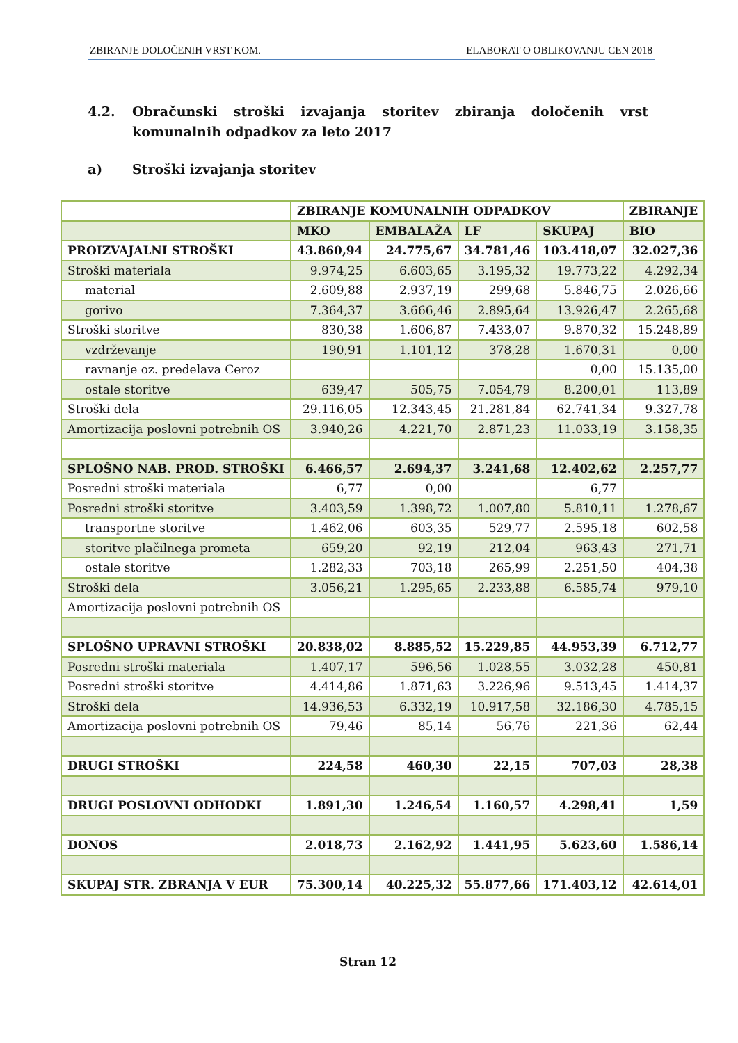ZBIRANJE DOLOČENIH VRST KOM. ELABORAT O OBLIKOVANJU CEN 2018
4.2. Obračunski stroški izvajanja storitev zbiranja določenih vrst komunalnih odpadkov za leto 2017
a) Stroški izvajanja storitev
| | ZBIRANJE KOMUNALNIH ODPADKOV | | | | ZBIRANJE |
| --- | --- | --- | --- | --- | --- |
| | MKO | EMBALAŽA | LF | SKUPAJ | BIO |
| PROIZVAJALNI STROŠKI | 43.860,94 | 24.775,67 | 34.781,46 | 103.418,07 | 32.027,36 |
| Stroški materiala | 9.974,25 | 6.603,65 | 3.195,32 | 19.773,22 | 4.292,34 |
| material | 2.609,88 | 2.937,19 | 299,68 | 5.846,75 | 2.026,66 |
| gorivo | 7.364,37 | 3.666,46 | 2.895,64 | 13.926,47 | 2.265,68 |
| Stroški storitve | 830,38 | 1.606,87 | 7.433,07 | 9.870,32 | 15.248,89 |
| vzdrževanje | 190,91 | 1.101,12 | 378,28 | 1.670,31 | 0,00 |
| ravnanje oz. predelava Ceroz | | | | 0,00 | 15.135,00 |
| ostale storitve | 639,47 | 505,75 | 7.054,79 | 8.200,01 | 113,89 |
| Stroški dela | 29.116,05 | 12.343,45 | 21.281,84 | 62.741,34 | 9.327,78 |
| Amortizacija poslovni potrebnih OS | 3.940,26 | 4.221,70 | 2.871,23 | 11.033,19 | 3.158,35 |
| SPLOŠNO NAB. PROD. STROŠKI | 6.466,57 | 2.694,37 | 3.241,68 | 12.402,62 | 2.257,77 |
| Posredni stroški materiala | 6,77 | 0,00 | | 6,77 | |
| Posredni stroški storitve | 3.403,59 | 1.398,72 | 1.007,80 | 5.810,11 | 1.278,67 |
| transportne storitve | 1.462,06 | 603,35 | 529,77 | 2.595,18 | 602,58 |
| storitve plačilnega prometa | 659,20 | 92,19 | 212,04 | 963,43 | 271,71 |
| ostale storitve | 1.282,33 | 703,18 | 265,99 | 2.251,50 | 404,38 |
| Stroški dela | 3.056,21 | 1.295,65 | 2.233,88 | 6.585,74 | 979,10 |
| Amortizacija poslovni potrebnih OS | | | | | |
| SPLOŠNO UPRAVNI STROŠKI | 20.838,02 | 8.885,52 | 15.229,85 | 44.953,39 | 6.712,77 |
| Posredni stroški materiala | 1.407,17 | 596,56 | 1.028,55 | 3.032,28 | 450,81 |
| Posredni stroški storitve | 4.414,86 | 1.871,63 | 3.226,96 | 9.513,45 | 1.414,37 |
| Stroški dela | 14.936,53 | 6.332,19 | 10.917,58 | 32.186,30 | 4.785,15 |
| Amortizacija poslovni potrebnih OS | 79,46 | 85,14 | 56,76 | 221,36 | 62,44 |
| DRUGI STROŠKI | 224,58 | 460,30 | 22,15 | 707,03 | 28,38 |
| DRUGI POSLOVNI ODHODKI | 1.891,30 | 1.246,54 | 1.160,57 | 4.298,41 | 1,59 |
| DONOS | 2.018,73 | 2.162,92 | 1.441,95 | 5.623,60 | 1.586,14 |
| SKUPAJ STR. ZBRANJA V EUR | 75.300,14 | 40.225,32 | 55.877,66 | 171.403,12 | 42.614,01 |
Stran 12